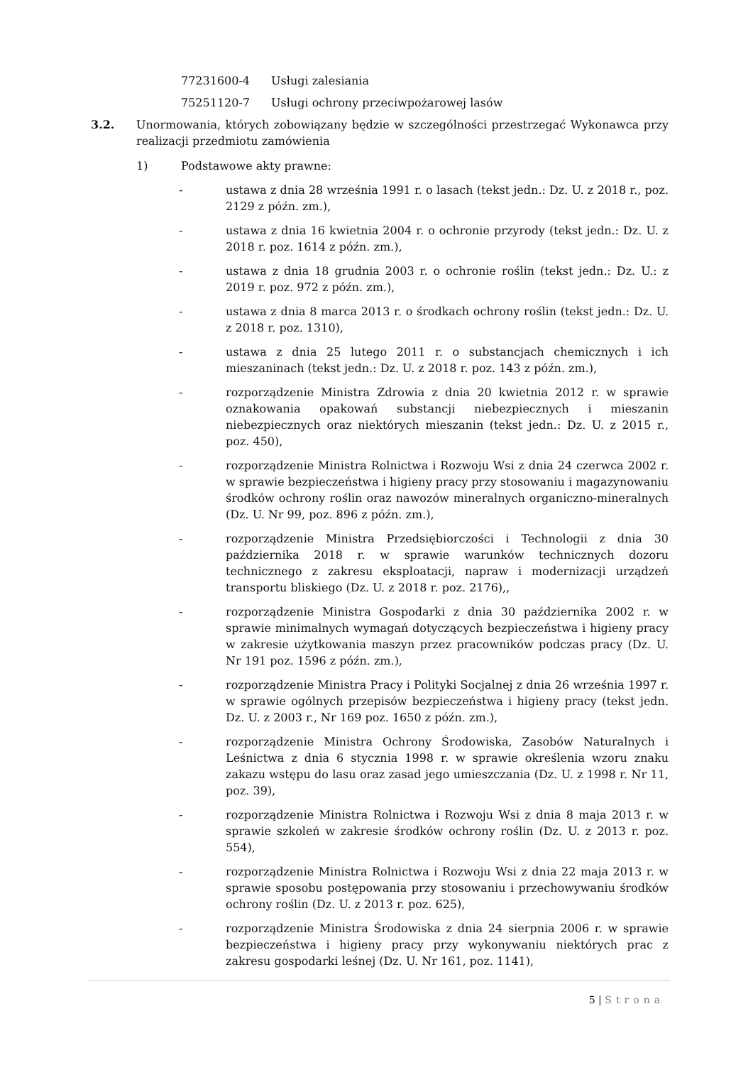77231600-4 Usługi zalesiania
75251120-7 Usługi ochrony przeciwpożarowej lasów
3.2. Unormowania, których zobowiązany będzie w szczególności przestrzegać Wykonawca przy realizacji przedmiotu zamówienia
1) Podstawowe akty prawne:
- ustawa z dnia 28 września 1991 r. o lasach (tekst jedn.: Dz. U. z 2018 r., poz. 2129 z późn. zm.),
- ustawa z dnia 16 kwietnia 2004 r. o ochronie przyrody (tekst jedn.: Dz. U. z 2018 r. poz. 1614 z późn. zm.),
- ustawa z dnia 18 grudnia 2003 r. o ochronie roślin (tekst jedn.: Dz. U.: z 2019 r. poz. 972 z późn. zm.),
- ustawa z dnia 8 marca 2013 r. o środkach ochrony roślin (tekst jedn.: Dz. U. z 2018 r. poz. 1310),
- ustawa z dnia 25 lutego 2011 r. o substancjach chemicznych i ich mieszaninach (tekst jedn.: Dz. U. z 2018 r. poz. 143 z późn. zm.),
- rozporządzenie Ministra Zdrowia z dnia 20 kwietnia 2012 r. w sprawie oznakowania opakowań substancji niebezpiecznych i mieszanin niebezpiecznych oraz niektórych mieszanin (tekst jedn.: Dz. U. z 2015 r., poz. 450),
- rozporządzenie Ministra Rolnictwa i Rozwoju Wsi z dnia 24 czerwca 2002 r. w sprawie bezpieczeństwa i higieny pracy przy stosowaniu i magazynowaniu środków ochrony roślin oraz nawozów mineralnych organiczno-mineralnych (Dz. U. Nr 99, poz. 896 z późn. zm.),
- rozporządzenie Ministra Przedsiębiorczości i Technologii z dnia 30 października 2018 r. w sprawie warunków technicznych dozoru technicznego z zakresu eksploatacji, napraw i modernizacji urządzeń transportu bliskiego (Dz. U. z 2018 r. poz. 2176),,
- rozporządzenie Ministra Gospodarki z dnia 30 października 2002 r. w sprawie minimalnych wymagań dotyczących bezpieczeństwa i higieny pracy w zakresie użytkowania maszyn przez pracowników podczas pracy (Dz. U. Nr 191 poz. 1596 z późn. zm.),
- rozporządzenie Ministra Pracy i Polityki Socjalnej z dnia 26 września 1997 r. w sprawie ogólnych przepisów bezpieczeństwa i higieny pracy (tekst jedn. Dz. U. z 2003 r., Nr 169 poz. 1650 z późn. zm.),
- rozporządzenie Ministra Ochrony Środowiska, Zasobów Naturalnych i Leśnictwa z dnia 6 stycznia 1998 r. w sprawie określenia wzoru znaku zakazu wstępu do lasu oraz zasad jego umieszczania (Dz. U. z 1998 r. Nr 11, poz. 39),
- rozporządzenie Ministra Rolnictwa i Rozwoju Wsi z dnia 8 maja 2013 r. w sprawie szkoleń w zakresie środków ochrony roślin (Dz. U. z 2013 r. poz. 554),
- rozporządzenie Ministra Rolnictwa i Rozwoju Wsi z dnia 22 maja 2013 r. w sprawie sposobu postępowania przy stosowaniu i przechowywaniu środków ochrony roślin (Dz. U. z 2013 r. poz. 625),
- rozporządzenie Ministra Środowiska z dnia 24 sierpnia 2006 r. w sprawie bezpieczeństwa i higieny pracy przy wykonywaniu niektórych prac z zakresu gospodarki leśnej (Dz. U. Nr 161, poz. 1141),
5 | Strona